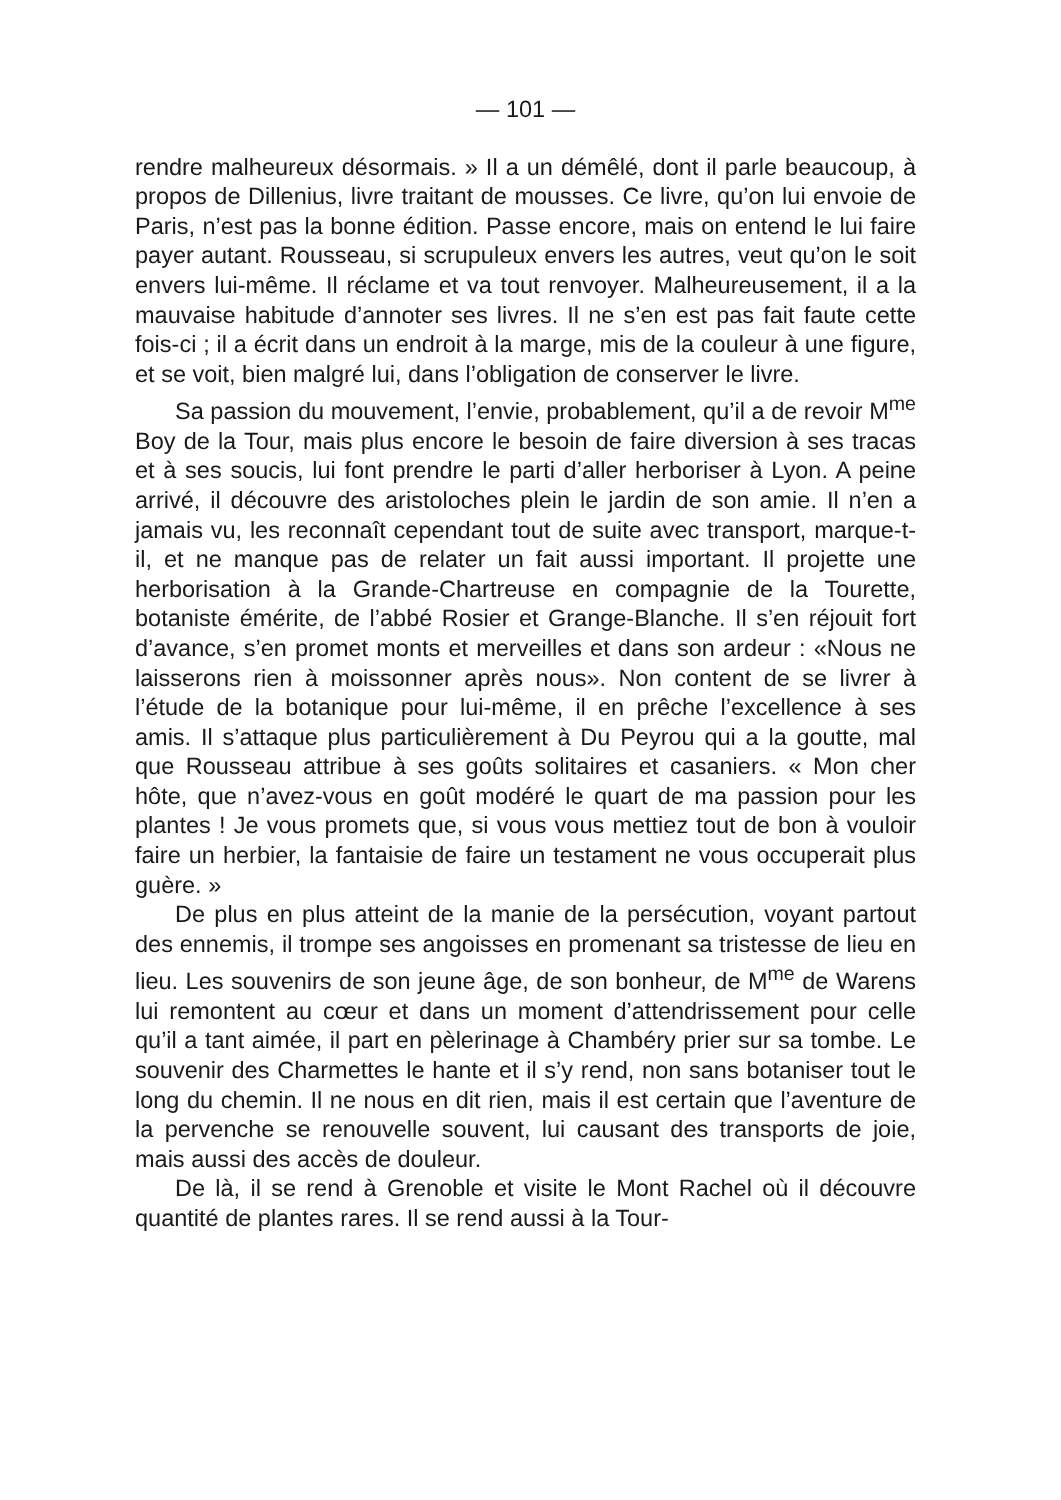— 101 —
rendre malheureux désormais. » Il a un démêlé, dont il parle beaucoup, à propos de Dillenius, livre traitant de mousses. Ce livre, qu’on lui envoie de Paris, n’est pas la bonne édition. Passe encore, mais on entend le lui faire payer autant. Rousseau, si scrupuleux envers les autres, veut qu’on le soit envers lui-même. Il réclame et va tout renvoyer. Malheureusement, il a la mauvaise habitude d’annoter ses livres. Il ne s’en est pas fait faute cette fois-ci ; il a écrit dans un endroit à la marge, mis de la couleur à une figure, et se voit, bien malgré lui, dans l’obligation de conserver le livre.
Sa passion du mouvement, l’envie, probablement, qu’il a de revoir M<sup>me</sup> Boy de la Tour, mais plus encore le besoin de faire diversion à ses tracas et à ses soucis, lui font prendre le parti d’aller herboriser à Lyon. A peine arrivé, il découvre des aristoloches plein le jardin de son amie. Il n’en a jamais vu, les reconnaît cependant tout de suite avec transport, marque-t-il, et ne manque pas de relater un fait aussi important. Il projette une herborisation à la Grande-Chartreuse en compagnie de la Tourette, botaniste émérite, de l’abbé Rosier et Grange-Blanche. Il s’en réjouit fort d’avance, s’en promet monts et merveilles et dans son ardeur : «Nous ne laisserons rien à moissonner après nous». Non content de se livrer à l’étude de la botanique pour lui-même, il en prêche l’excellence à ses amis. Il s’attaque plus particulièrement à Du Peyrou qui a la goutte, mal que Rousseau attribue à ses goûts solitaires et casaniers. « Mon cher hôte, que n’avez-vous en goût modéré le quart de ma passion pour les plantes ! Je vous promets que, si vous vous mettiez tout de bon à vouloir faire un herbier, la fantaisie de faire un testament ne vous occuperait plus guère. »
De plus en plus atteint de la manie de la persécution, voyant partout des ennemis, il trompe ses angoisses en promenant sa tristesse de lieu en lieu. Les souvenirs de son jeune âge, de son bonheur, de M<sup>me</sup> de Warens lui remontent au cœur et dans un moment d’attendrissement pour celle qu’il a tant aimée, il part en pèlerinage à Chambéry prier sur sa tombe. Le souvenir des Charmettes le hante et il s’y rend, non sans botaniser tout le long du chemin. Il ne nous en dit rien, mais il est certain que l’aventure de la pervenche se renouvelle souvent, lui causant des transports de joie, mais aussi des accès de douleur.
De là, il se rend à Grenoble et visite le Mont Rachel où il découvre quantité de plantes rares. Il se rend aussi à la Tour-